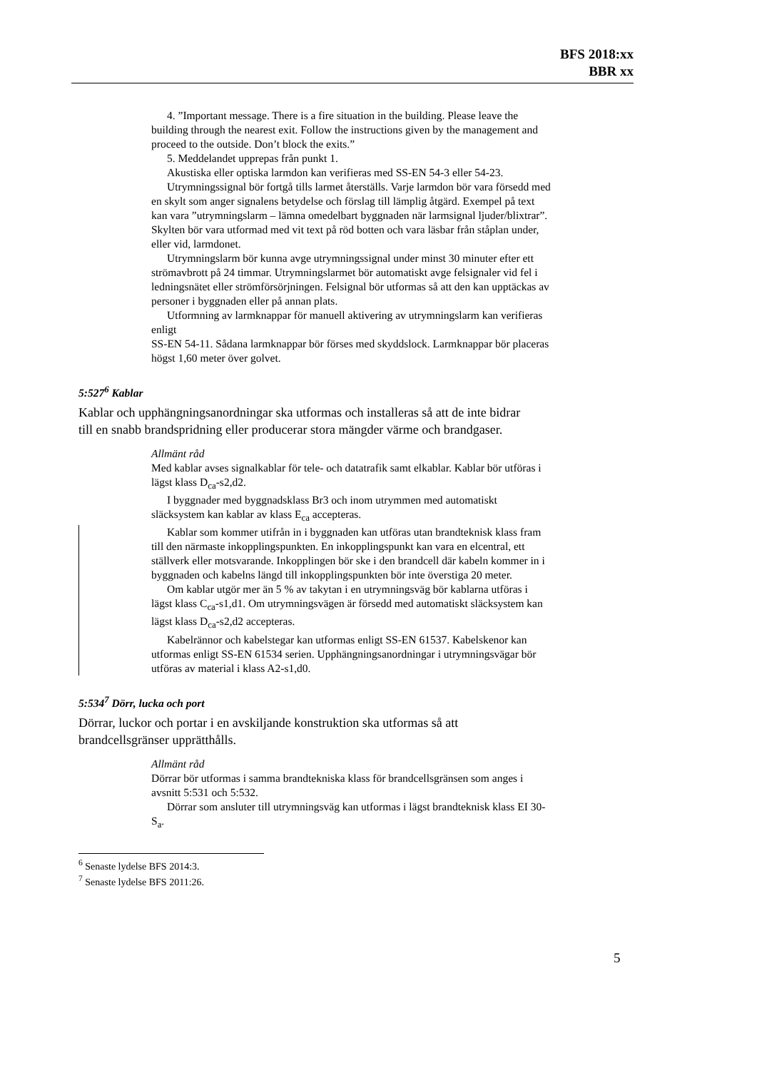BFS 2018:xx
BBR xx
4. ”Important message. There is a fire situation in the building. Please leave the building through the nearest exit. Follow the instructions given by the management and proceed to the outside. Don’t block the exits.”
5. Meddelandet upprepas från punkt 1.
Akustiska eller optiska larmdon kan verifieras med SS-EN 54-3 eller 54-23.
Utrymningssignal bör fortgå tills larmet återställs. Varje larmdon bör vara försedd med en skylt som anger signalens betydelse och förslag till lämplig åtgärd. Exempel på text kan vara ”utrymningslarm – lämna omedelbart byggnaden när larmsignal ljuder/blixtrar”. Skylten bör vara utformad med vit text på röd botten och vara läsbar från ståplan under, eller vid, larmdonet.
Utrymningslarm bör kunna avge utrymningssignal under minst 30 minuter efter ett strömavbrott på 24 timmar. Utrymningslarmet bör automatiskt avge felsignaler vid fel i ledningsnätet eller strömförsörjningen. Felsignal bör utformas så att den kan upptäckas av personer i byggnaden eller på annan plats.
Utformning av larmknappar för manuell aktivering av utrymningslarm kan verifieras enligt
SS-EN 54-11. Sådana larmknappar bör förses med skyddslock. Larmknappar bör placeras högst 1,60 meter över golvet.
5:527<sup>6</sup> Kablar
Kablar och upphängningsanordningar ska utformas och installeras så att de inte bidrar till en snabb brandspridning eller producerar stora mängder värme och brandgaser.
Allmänt råd
Med kablar avses signalkablar för tele- och datatrafik samt elkablar. Kablar bör utföras i lägst klass D<sub>ca</sub>-s2,d2.
I byggnader med byggnadsklass Br3 och inom utrymmen med automatiskt släcksystem kan kablar av klass E<sub>ca</sub> accepteras.
Kablar som kommer utifrån in i byggnaden kan utföras utan brandteknisk klass fram till den närmaste inkopplingspunkten. En inkopplingspunkt kan vara en elcentral, ett ställverk eller motsvarande. Inkopplingen bör ske i den brandcell där kabeln kommer in i byggnaden och kabelns längd till inkopplingspunkten bör inte överstiga 20 meter.
Om kablar utgör mer än 5 % av takytan i en utrymningsväg bör kablarna utföras i lägst klass C<sub>ca</sub>-s1,d1. Om utrymningsvägen är försedd med automatiskt släcksystem kan lägst klass D<sub>ca</sub>-s2,d2 accepteras.
Kabelrännor och kabelstegar kan utformas enligt SS-EN 61537. Kabelskenor kan utformas enligt SS-EN 61534 serien. Upphängningsanordningar i utrymningsvägar bör utföras av material i klass A2-s1,d0.
5:534<sup>7</sup> Dörr, lucka och port
Dörrar, luckor och portar i en avskiljande konstruktion ska utformas så att brandcellsgränser upprätthålls.
Allmänt råd
Dörrar bör utformas i samma brandtekniska klass för brandcellsgränsen som anges i avsnitt 5:531 och 5:532.
Dörrar som ansluter till utrymningsväg kan utformas i lägst brandteknisk klass EI 30-S<sub>a</sub>.
<sup>6</sup> Senaste lydelse BFS 2014:3.
<sup>7</sup> Senaste lydelse BFS 2011:26.
5